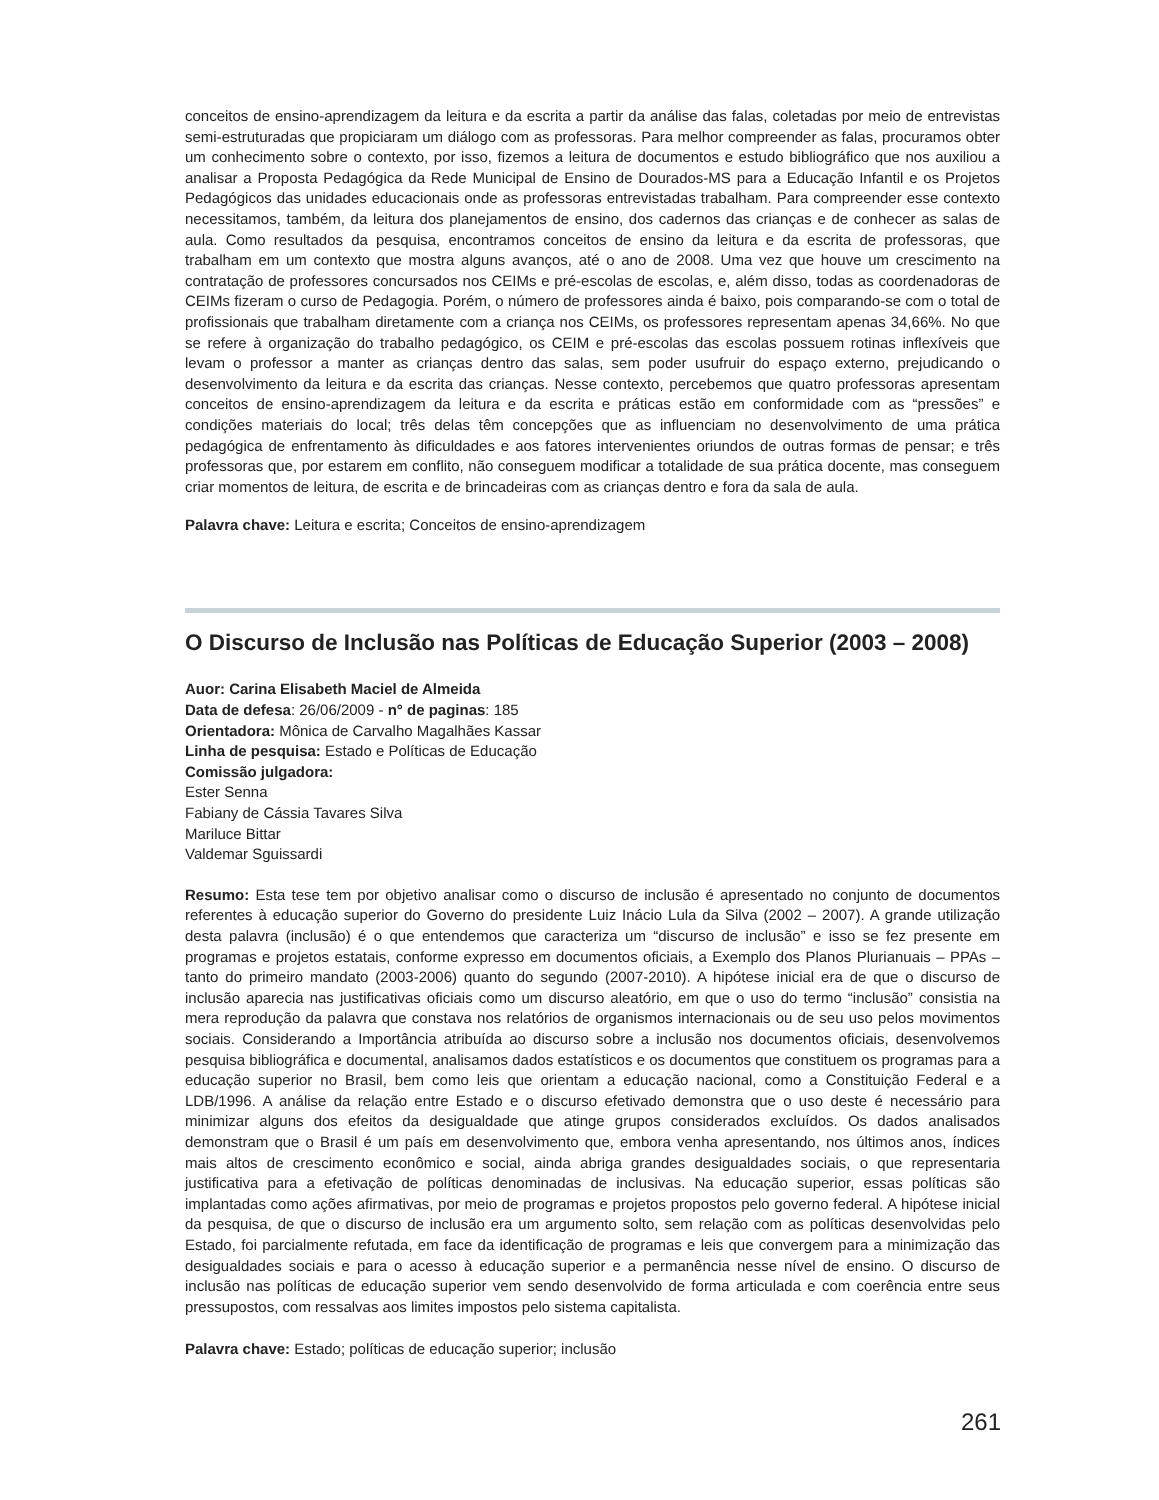conceitos de ensino-aprendizagem da leitura e da escrita a partir da análise das falas, coletadas por meio de entrevistas semi-estruturadas que propiciaram um diálogo com as professoras. Para melhor compreender as falas, procuramos obter um conhecimento sobre o contexto, por isso, fizemos a leitura de documentos e estudo bibliográfico que nos auxiliou a analisar a Proposta Pedagógica da Rede Municipal de Ensino de Dourados-MS para a Educação Infantil e os Projetos Pedagógicos das unidades educacionais onde as professoras entrevistadas trabalham. Para compreender esse contexto necessitamos, também, da leitura dos planejamentos de ensino, dos cadernos das crianças e de conhecer as salas de aula. Como resultados da pesquisa, encontramos conceitos de ensino da leitura e da escrita de professoras, que trabalham em um contexto que mostra alguns avanços, até o ano de 2008. Uma vez que houve um crescimento na contratação de professores concursados nos CEIMs e pré-escolas de escolas, e, além disso, todas as coordenadoras de CEIMs fizeram o curso de Pedagogia. Porém, o número de professores ainda é baixo, pois comparando-se com o total de profissionais que trabalham diretamente com a criança nos CEIMs, os professores representam apenas 34,66%. No que se refere à organização do trabalho pedagógico, os CEIM e pré-escolas das escolas possuem rotinas inflexíveis que levam o professor a manter as crianças dentro das salas, sem poder usufruir do espaço externo, prejudicando o desenvolvimento da leitura e da escrita das crianças. Nesse contexto, percebemos que quatro professoras apresentam conceitos de ensino-aprendizagem da leitura e da escrita e práticas estão em conformidade com as “pressões” e condições materiais do local; três delas têm concepções que as influenciam no desenvolvimento de uma prática pedagógica de enfrentamento às dificuldades e aos fatores intervenientes oriundos de outras formas de pensar; e três professoras que, por estarem em conflito, não conseguem modificar a totalidade de sua prática docente, mas conseguem criar momentos de leitura, de escrita e de brincadeiras com as crianças dentro e fora da sala de aula.
Palavra chave: Leitura e escrita; Conceitos de ensino-aprendizagem
O Discurso de Inclusão nas Políticas de Educação Superior (2003 – 2008)
Auor: Carina Elisabeth Maciel de Almeida
Data de defesa: 26/06/2009 - n° de paginas: 185
Orientadora: Mônica de Carvalho Magalhães Kassar
Linha de pesquisa: Estado e Políticas de Educação
Comissão julgadora:
Ester Senna
Fabiany de Cássia Tavares Silva
Mariluce Bittar
Valdemar Sguissardi
Resumo: Esta tese tem por objetivo analisar como o discurso de inclusão é apresentado no conjunto de documentos referentes à educação superior do Governo do presidente Luiz Inácio Lula da Silva (2002 – 2007). A grande utilização desta palavra (inclusão) é o que entendemos que caracteriza um “discurso de inclusão” e isso se fez presente em programas e projetos estatais, conforme expresso em documentos oficiais, a Exemplo dos Planos Plurianuais – PPAs – tanto do primeiro mandato (2003-2006) quanto do segundo (2007-2010). A hipótese inicial era de que o discurso de inclusão aparecia nas justificativas oficiais como um discurso aleatório, em que o uso do termo “inclusão” consistia na mera reprodução da palavra que constava nos relatórios de organismos internacionais ou de seu uso pelos movimentos sociais. Considerando a Importância atribuída ao discurso sobre a inclusão nos documentos oficiais, desenvolvemos pesquisa bibliográfica e documental, analisamos dados estatísticos e os documentos que constituem os programas para a educação superior no Brasil, bem como leis que orientam a educação nacional, como a Constituição Federal e a LDB/1996. A análise da relação entre Estado e o discurso efetivado demonstra que o uso deste é necessário para minimizar alguns dos efeitos da desigualdade que atinge grupos considerados excluídos. Os dados analisados demonstram que o Brasil é um país em desenvolvimento que, embora venha apresentando, nos últimos anos, índices mais altos de crescimento econômico e social, ainda abriga grandes desigualdades sociais, o que representaria justificativa para a efetivação de políticas denominadas de inclusivas. Na educação superior, essas políticas são implantadas como ações afirmativas, por meio de programas e projetos propostos pelo governo federal. A hipótese inicial da pesquisa, de que o discurso de inclusão era um argumento solto, sem relação com as políticas desenvolvidas pelo Estado, foi parcialmente refutada, em face da identificação de programas e leis que convergem para a minimização das desigualdades sociais e para o acesso à educação superior e a permanência nesse nível de ensino. O discurso de inclusão nas políticas de educação superior vem sendo desenvolvido de forma articulada e com coerência entre seus pressupostos, com ressalvas aos limites impostos pelo sistema capitalista.
Palavra chave: Estado; políticas de educação superior; inclusão
261